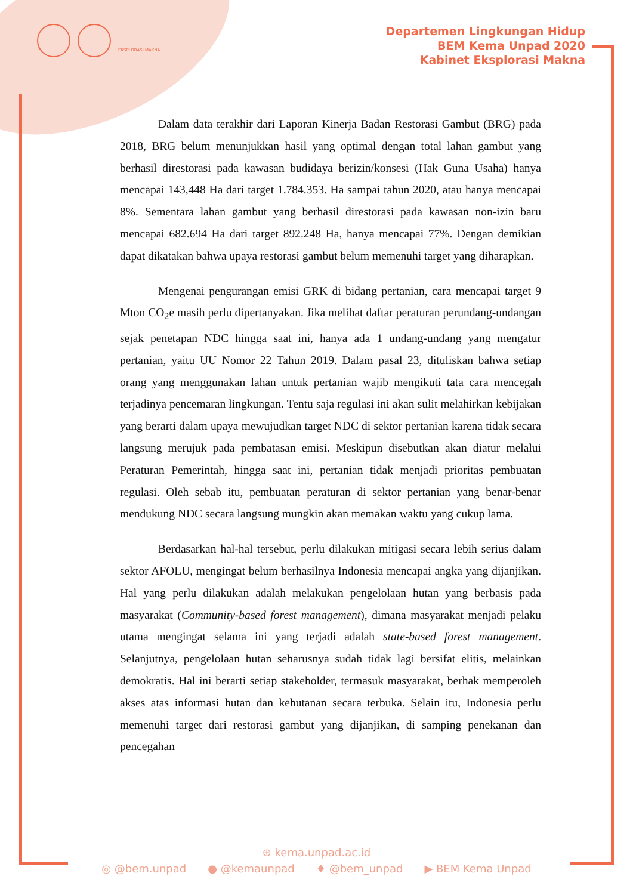EKSPLORASI MAKNA
Departemen Lingkungan Hidup
BEM Kema Unpad 2020
Kabinet Eksplorasi Makna
Dalam data terakhir dari Laporan Kinerja Badan Restorasi Gambut (BRG) pada 2018, BRG belum menunjukkan hasil yang optimal dengan total lahan gambut yang berhasil direstorasi pada kawasan budidaya berizin/konsesi (Hak Guna Usaha) hanya mencapai 143,448 Ha dari target 1.784.353. Ha sampai tahun 2020, atau hanya mencapai 8%. Sementara lahan gambut yang berhasil direstorasi pada kawasan non-izin baru mencapai 682.694 Ha dari target 892.248 Ha, hanya mencapai 77%. Dengan demikian dapat dikatakan bahwa upaya restorasi gambut belum memenuhi target yang diharapkan.
Mengenai pengurangan emisi GRK di bidang pertanian, cara mencapai target 9 Mton CO<sub>2</sub>e masih perlu dipertanyakan. Jika melihat daftar peraturan perundang-undangan sejak penetapan NDC hingga saat ini, hanya ada 1 undang-undang yang mengatur pertanian, yaitu UU Nomor 22 Tahun 2019. Dalam pasal 23, dituliskan bahwa setiap orang yang menggunakan lahan untuk pertanian wajib mengikuti tata cara mencegah terjadinya pencemaran lingkungan. Tentu saja regulasi ini akan sulit melahirkan kebijakan yang berarti dalam upaya mewujudkan target NDC di sektor pertanian karena tidak secara langsung merujuk pada pembatasan emisi. Meskipun disebutkan akan diatur melalui Peraturan Pemerintah, hingga saat ini, pertanian tidak menjadi prioritas pembuatan regulasi. Oleh sebab itu, pembuatan peraturan di sektor pertanian yang benar-benar mendukung NDC secara langsung mungkin akan memakan waktu yang cukup lama.
Berdasarkan hal-hal tersebut, perlu dilakukan mitigasi secara lebih serius dalam sektor AFOLU, mengingat belum berhasilnya Indonesia mencapai angka yang dijanjikan. Hal yang perlu dilakukan adalah melakukan pengelolaan hutan yang berbasis pada masyarakat (Community-based forest management), dimana masyarakat menjadi pelaku utama mengingat selama ini yang terjadi adalah state-based forest management. Selanjutnya, pengelolaan hutan seharusnya sudah tidak lagi bersifat elitis, melainkan demokratis. Hal ini berarti setiap stakeholder, termasuk masyarakat, berhak memperoleh akses atas informasi hutan dan kehutanan secara terbuka. Selain itu, Indonesia perlu memenuhi target dari restorasi gambut yang dijanjikan, di samping penekanan dan pencegahan
⊕ kema.unpad.ac.id
◎ @bem.unpad ● @kemaunpad ♦ @bem_unpad ▶ BEM Kema Unpad